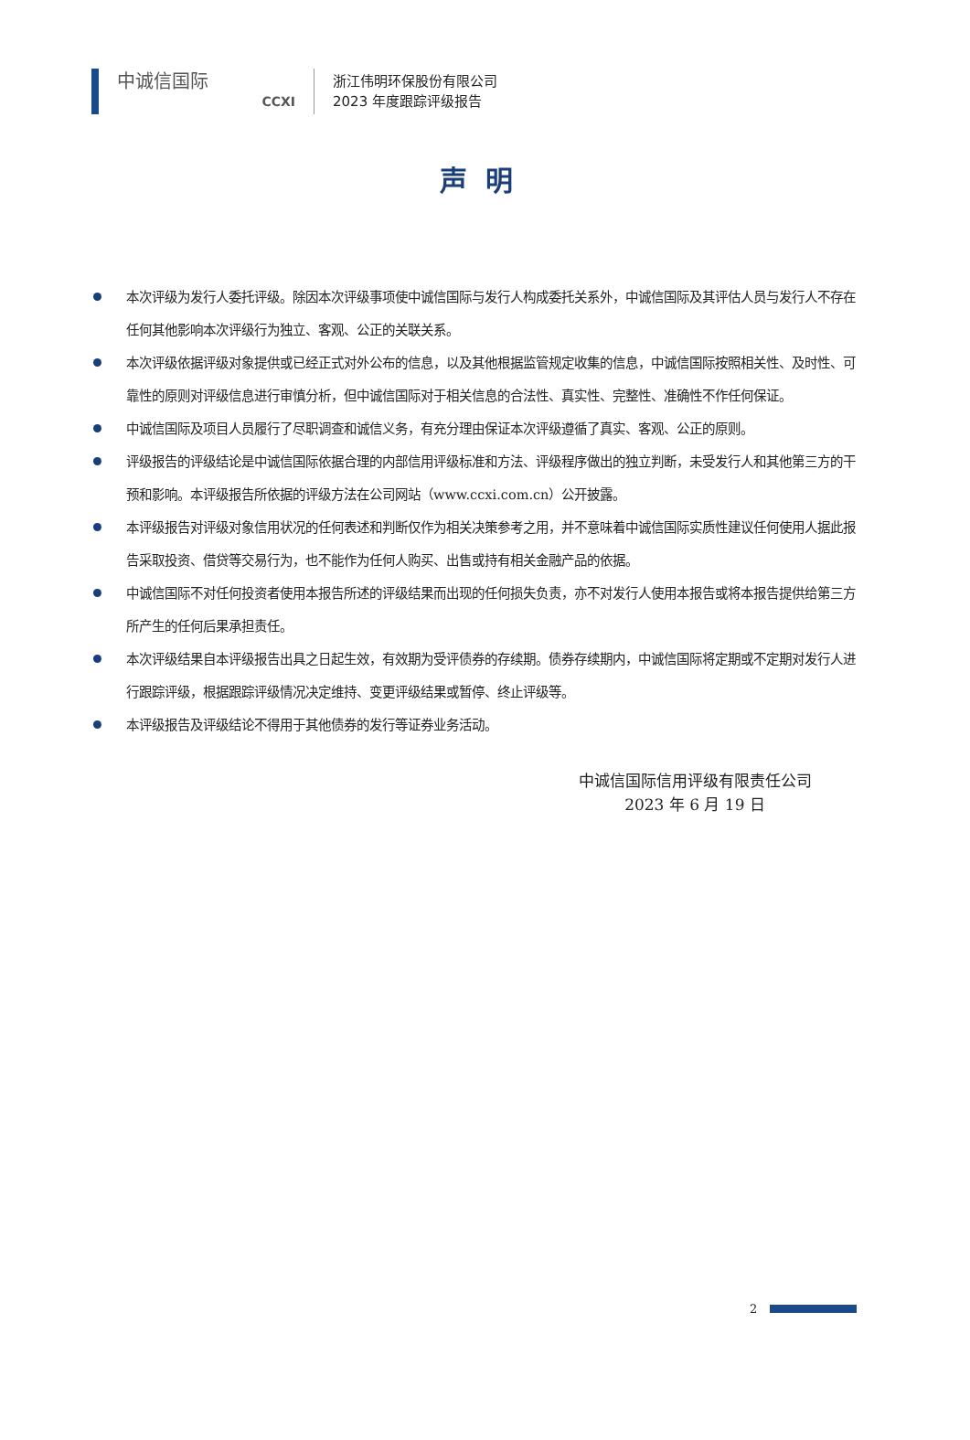中诚信国际
CCXI
浙江伟明环保股份有限公司
2023 年度跟踪评级报告
声明
本次评级为发行人委托评级。除因本次评级事项使中诚信国际与发行人构成委托关系外，中诚信国际及其评估人员与发行人不存在任何其他影响本次评级行为独立、客观、公正的关联关系。
本次评级依据评级对象提供或已经正式对外公布的信息，以及其他根据监管规定收集的信息，中诚信国际按照相关性、及时性、可靠性的原则对评级信息进行审慎分析，但中诚信国际对于相关信息的合法性、真实性、完整性、准确性不作任何保证。
中诚信国际及项目人员履行了尽职调查和诚信义务，有充分理由保证本次评级遵循了真实、客观、公正的原则。
评级报告的评级结论是中诚信国际依据合理的内部信用评级标准和方法、评级程序做出的独立判断，未受发行人和其他第三方的干预和影响。本评级报告所依据的评级方法在公司网站（www.ccxi.com.cn）公开披露。
本评级报告对评级对象信用状况的任何表述和判断仅作为相关决策参考之用，并不意味着中诚信国际实质性建议任何使用人据此报告采取投资、借贷等交易行为，也不能作为任何人购买、出售或持有相关金融产品的依据。
中诚信国际不对任何投资者使用本报告所述的评级结果而出现的任何损失负责，亦不对发行人使用本报告或将本报告提供给第三方所产生的任何后果承担责任。
本次评级结果自本评级报告出具之日起生效，有效期为受评债券的存续期。债券存续期内，中诚信国际将定期或不定期对发行人进行跟踪评级，根据跟踪评级情况决定维持、变更评级结果或暂停、终止评级等。
本评级报告及评级结论不得用于其他债券的发行等证券业务活动。
中诚信国际信用评级有限责任公司
2023 年 6 月 19 日
2